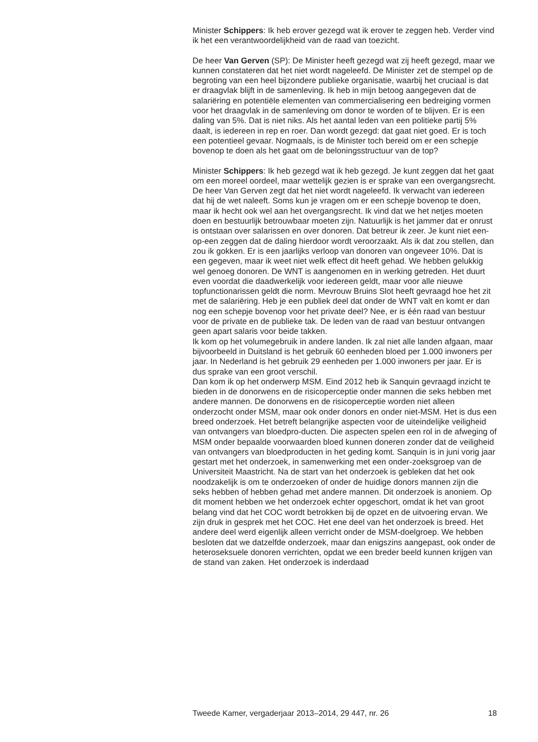Minister Schippers: Ik heb erover gezegd wat ik erover te zeggen heb. Verder vind ik het een verantwoordelijkheid van de raad van toezicht.
De heer Van Gerven (SP): De Minister heeft gezegd wat zij heeft gezegd, maar we kunnen constateren dat het niet wordt nageleefd. De Minister zet de stempel op de begroting van een heel bijzondere publieke organisatie, waarbij het cruciaal is dat er draagvlak blijft in de samenleving. Ik heb in mijn betoog aangegeven dat de salariëring en potentiële elementen van commercialisering een bedreiging vormen voor het draagvlak in de samenleving om donor te worden of te blijven. Er is een daling van 5%. Dat is niet niks. Als het aantal leden van een politieke partij 5% daalt, is iedereen in rep en roer. Dan wordt gezegd: dat gaat niet goed. Er is toch een potentieel gevaar. Nogmaals, is de Minister toch bereid om er een schepje bovenop te doen als het gaat om de beloningsstructuur van de top?
Minister Schippers: Ik heb gezegd wat ik heb gezegd. Je kunt zeggen dat het gaat om een moreel oordeel, maar wettelijk gezien is er sprake van een overgangsrecht. De heer Van Gerven zegt dat het niet wordt nageleefd. Ik verwacht van iedereen dat hij de wet naleeft. Soms kun je vragen om er een schepje bovenop te doen, maar ik hecht ook wel aan het overgangsrecht. Ik vind dat we het netjes moeten doen en bestuurlijk betrouwbaar moeten zijn. Natuurlijk is het jammer dat er onrust is ontstaan over salarissen en over donoren. Dat betreur ik zeer. Je kunt niet een-op-een zeggen dat de daling hierdoor wordt veroorzaakt. Als ik dat zou stellen, dan zou ik gokken. Er is een jaarlijks verloop van donoren van ongeveer 10%. Dat is een gegeven, maar ik weet niet welk effect dit heeft gehad. We hebben gelukkig wel genoeg donoren. De WNT is aangenomen en in werking getreden. Het duurt even voordat die daadwerkelijk voor iedereen geldt, maar voor alle nieuwe topfunctionarissen geldt die norm. Mevrouw Bruins Slot heeft gevraagd hoe het zit met de salariëring. Heb je een publiek deel dat onder de WNT valt en komt er dan nog een schepje bovenop voor het private deel? Nee, er is één raad van bestuur voor de private en de publieke tak. De leden van de raad van bestuur ontvangen geen apart salaris voor beide takken.
Ik kom op het volumegebruik in andere landen. Ik zal niet alle landen afgaan, maar bijvoorbeeld in Duitsland is het gebruik 60 eenheden bloed per 1.000 inwoners per jaar. In Nederland is het gebruik 29 eenheden per 1.000 inwoners per jaar. Er is dus sprake van een groot verschil.
Dan kom ik op het onderwerp MSM. Eind 2012 heb ik Sanquin gevraagd inzicht te bieden in de donorwens en de risicoperceptie onder mannen die seks hebben met andere mannen. De donorwens en de risicoperceptie worden niet alleen onderzocht onder MSM, maar ook onder donors en onder niet-MSM. Het is dus een breed onderzoek. Het betreft belangrijke aspecten voor de uiteindelijke veiligheid van ontvangers van bloedpro-ducten. Die aspecten spelen een rol in de afweging of MSM onder bepaalde voorwaarden bloed kunnen doneren zonder dat de veiligheid van ontvangers van bloedproducten in het geding komt. Sanquin is in juni vorig jaar gestart met het onderzoek, in samenwerking met een onder-zoeksgroep van de Universiteit Maastricht. Na de start van het onderzoek is gebleken dat het ook noodzakelijk is om te onderzoeken of onder de huidige donors mannen zijn die seks hebben of hebben gehad met andere mannen. Dit onderzoek is anoniem. Op dit moment hebben we het onderzoek echter opgeschort, omdat ik het van groot belang vind dat het COC wordt betrokken bij de opzet en de uitvoering ervan. We zijn druk in gesprek met het COC. Het ene deel van het onderzoek is breed. Het andere deel werd eigenlijk alleen verricht onder de MSM-doelgroep. We hebben besloten dat we datzelfde onderzoek, maar dan enigszins aangepast, ook onder de heteroseksuele donoren verrichten, opdat we een breder beeld kunnen krijgen van de stand van zaken. Het onderzoek is inderdaad
Tweede Kamer, vergaderjaar 2013–2014, 29 447, nr. 26 18